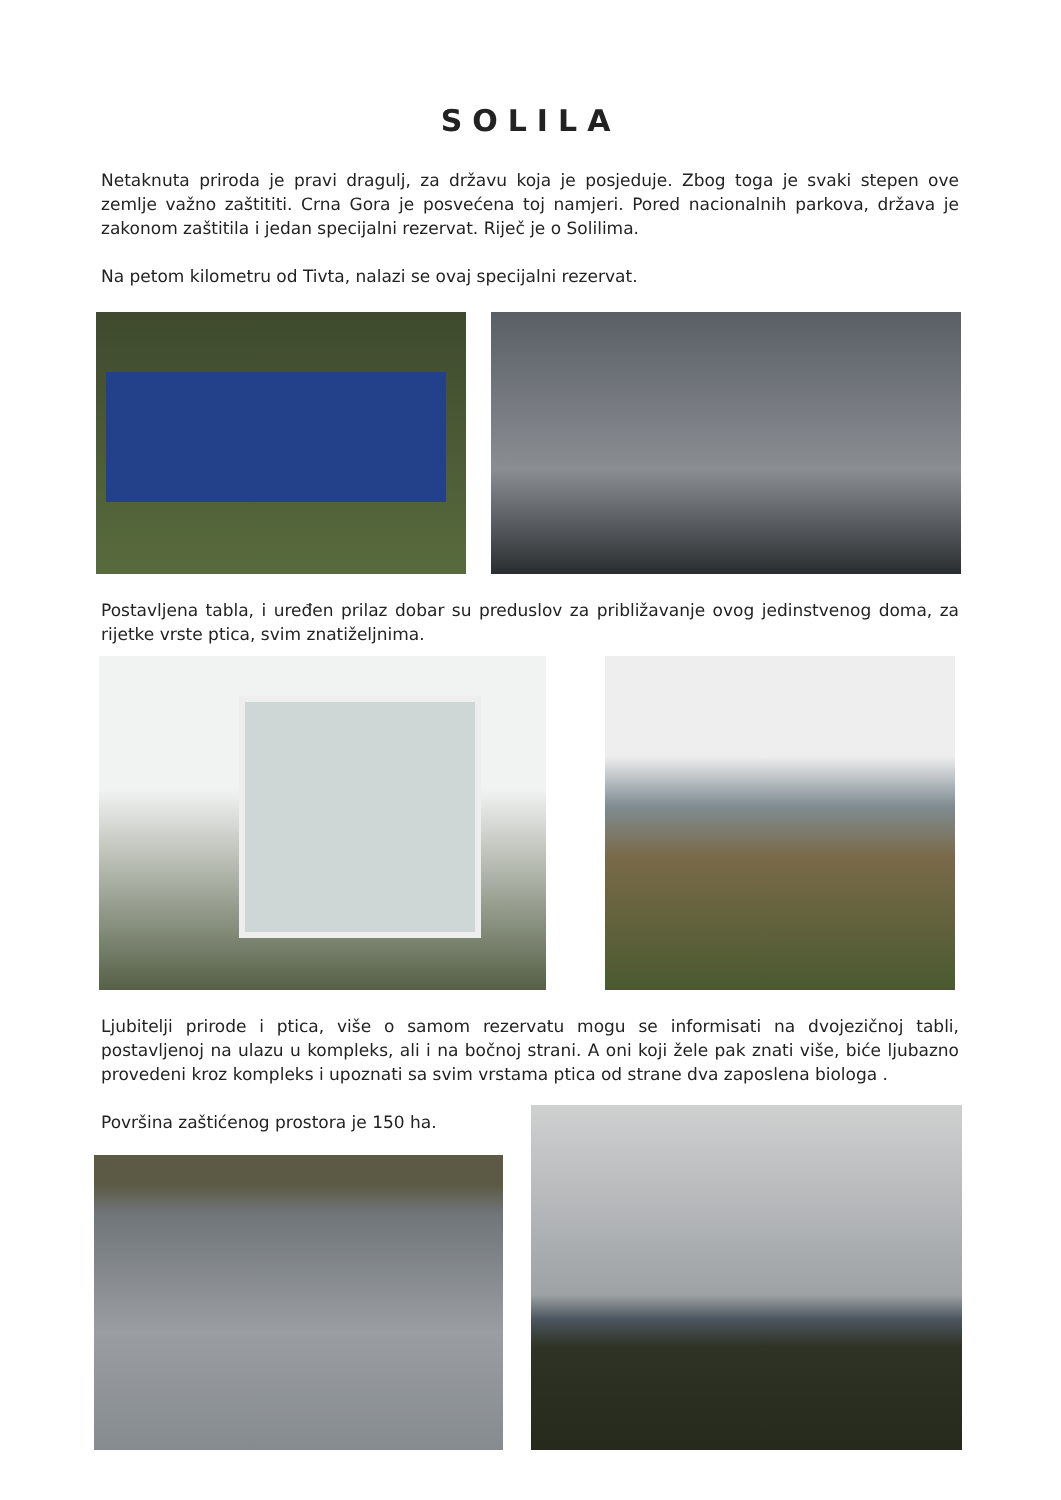SOLILA
Netaknuta priroda je pravi dragulj, za državu koja je posjeduje. Zbog toga je svaki stepen ove zemlje važno zaštititi. Crna Gora je posvećena toj namjeri. Pored nacionalnih parkova, država je zakonom zaštitila i jedan specijalni rezervat. Riječ je o Solilima.
Na petom kilometru od Tivta, nalazi se ovaj specijalni rezervat.
Postavljena tabla, i uređen prilaz dobar su preduslov za približavanje ovog jedinstvenog doma, za rijetke vrste ptica, svim znatiželjnima.
Ljubitelji prirode i ptica, više o samom rezervatu mogu se informisati na dvojezičnoj tabli, postavljenoj na ulazu u kompleks, ali i na bočnoj strani. A oni koji žele pak znati više, biće ljubazno provedeni kroz kompleks i upoznati sa svim vrstama ptica od strane dva zaposlena biologa .
Površina zaštićenog prostora je 150 ha.